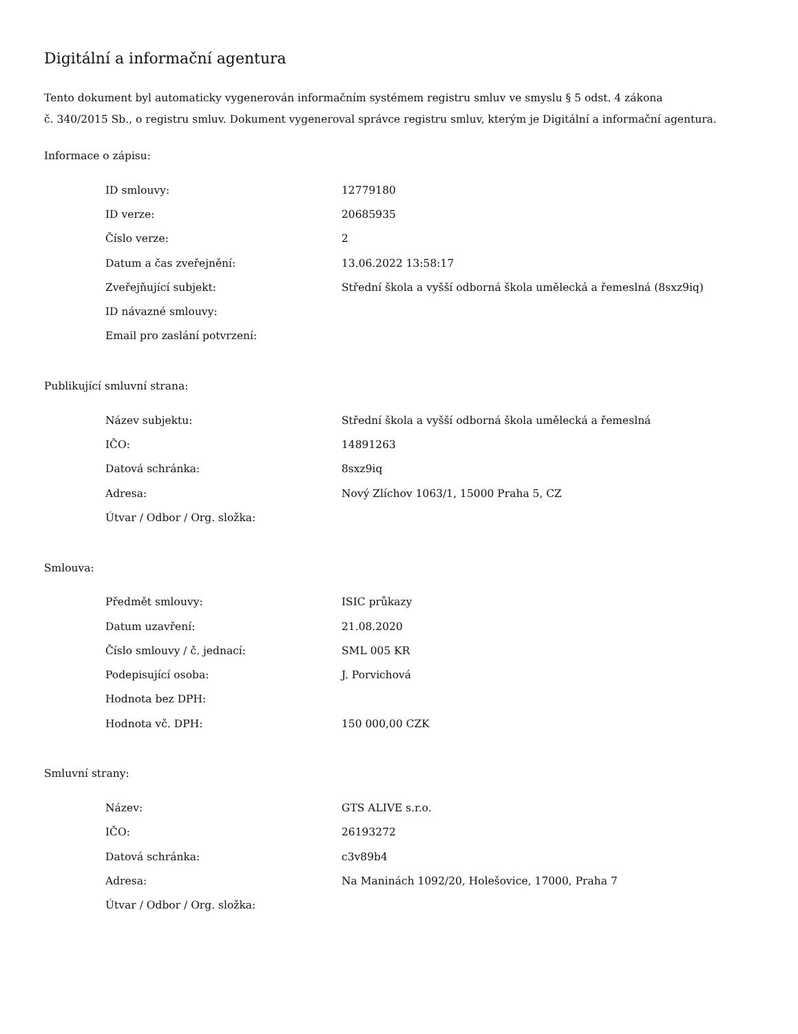Digitální a informační agentura
Tento dokument byl automaticky vygenerován informačním systémem registru smluv ve smyslu § 5 odst. 4 zákona
č. 340/2015 Sb., o registru smluv. Dokument vygeneroval správce registru smluv, kterým je Digitální a informační agentura.
Informace o zápisu:
| ID smlouvy: | 12779180 |
| ID verze: | 20685935 |
| Číslo verze: | 2 |
| Datum a čas zveřejnění: | 13.06.2022 13:58:17 |
| Zveřejňující subjekt: | Střední škola a vyšší odborná škola umělecká a řemeslná (8sxz9iq) |
| ID návazné smlouvy: | |
| Email pro zaslání potvrzení: | |
Publikující smluvní strana:
| Název subjektu: | Střední škola a vyšší odborná škola umělecká a řemeslná |
| IČO: | 14891263 |
| Datová schránka: | 8sxz9iq |
| Adresa: | Nový Zlíchov 1063/1, 15000 Praha 5, CZ |
| Útvar / Odbor / Org. složka: | |
Smlouva:
| Předmět smlouvy: | ISIC průkazy |
| Datum uzavření: | 21.08.2020 |
| Číslo smlouvy / č. jednací: | SML 005 KR |
| Podepisující osoba: | J. Porvichová |
| Hodnota bez DPH: | |
| Hodnota vč. DPH: | 150 000,00 CZK |
Smluvní strany:
| Název: | GTS ALIVE s.r.o. |
| IČO: | 26193272 |
| Datová schránka: | c3v89b4 |
| Adresa: | Na Maninách 1092/20, Holešovice, 17000, Praha 7 |
| Útvar / Odbor / Org. složka: | |